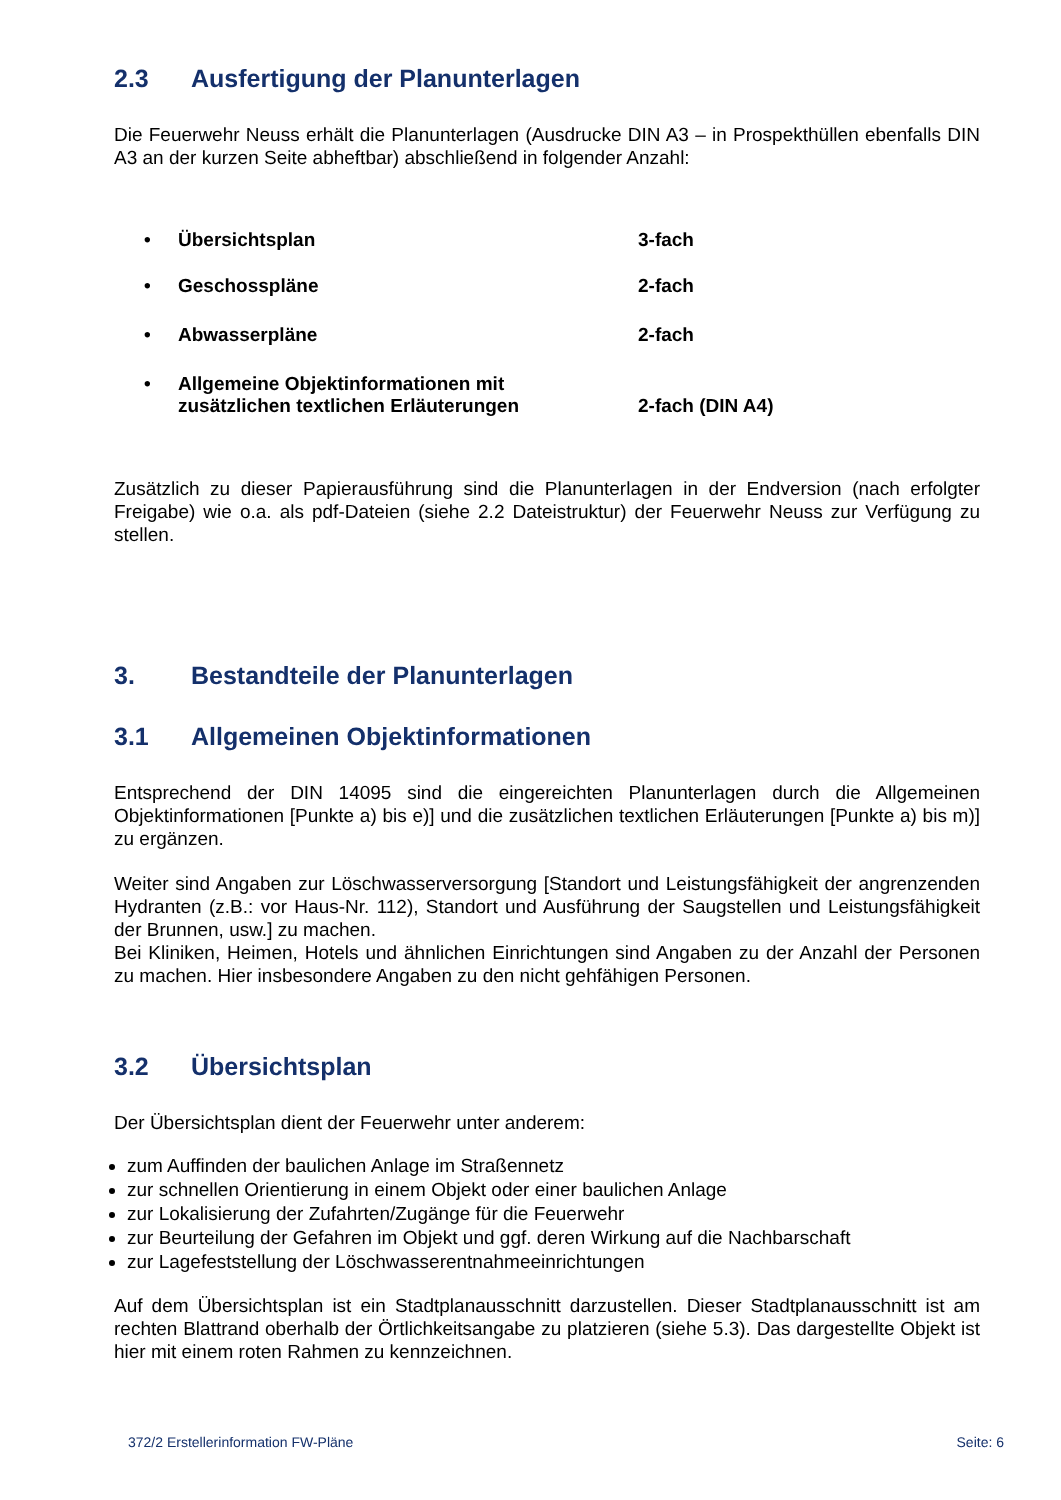2.3 Ausfertigung der Planunterlagen
Die Feuerwehr Neuss erhält die Planunterlagen (Ausdrucke DIN A3 – in Prospekthüllen ebenfalls DIN A3 an der kurzen Seite abheftbar) abschließend in folgender Anzahl:
• Übersichtsplan 3-fach
• Geschosspläne 2-fach
• Abwasserpläne 2-fach
• Allgemeine Objektinformationen mit
zusätzlichen textlichen Erläuterungen 2-fach (DIN A4)
Zusätzlich zu dieser Papierausführung sind die Planunterlagen in der Endversion (nach erfolgter Freigabe) wie o.a. als pdf-Dateien (siehe 2.2 Dateistruktur) der Feuerwehr Neuss zur Verfügung zu stellen.
3. Bestandteile der Planunterlagen
3.1 Allgemeinen Objektinformationen
Entsprechend der DIN 14095 sind die eingereichten Planunterlagen durch die Allgemeinen Objektinformationen [Punkte a) bis e)] und die zusätzlichen textlichen Erläuterungen [Punkte a) bis m)] zu ergänzen.
Weiter sind Angaben zur Löschwasserversorgung [Standort und Leistungsfähigkeit der angrenzenden Hydranten (z.B.: vor Haus-Nr. 112), Standort und Ausführung der Saugstellen und Leistungsfähigkeit der Brunnen, usw.] zu machen.
Bei Kliniken, Heimen, Hotels und ähnlichen Einrichtungen sind Angaben zu der Anzahl der Personen zu machen. Hier insbesondere Angaben zu den nicht gehfähigen Personen.
3.2 Übersichtsplan
Der Übersichtsplan dient der Feuerwehr unter anderem:
zum Auffinden der baulichen Anlage im Straßennetz
zur schnellen Orientierung in einem Objekt oder einer baulichen Anlage
zur Lokalisierung der Zufahrten/Zugänge für die Feuerwehr
zur Beurteilung der Gefahren im Objekt und ggf. deren Wirkung auf die Nachbarschaft
zur Lagefeststellung der Löschwasserentnahmeeinrichtungen
Auf dem Übersichtsplan ist ein Stadtplanausschnitt darzustellen. Dieser Stadtplanausschnitt ist am rechten Blattrand oberhalb der Örtlichkeitsangabe zu platzieren (siehe 5.3). Das dargestellte Objekt ist hier mit einem roten Rahmen zu kennzeichnen.
372/2 Erstellerinformation FW-Pläne Seite: 6